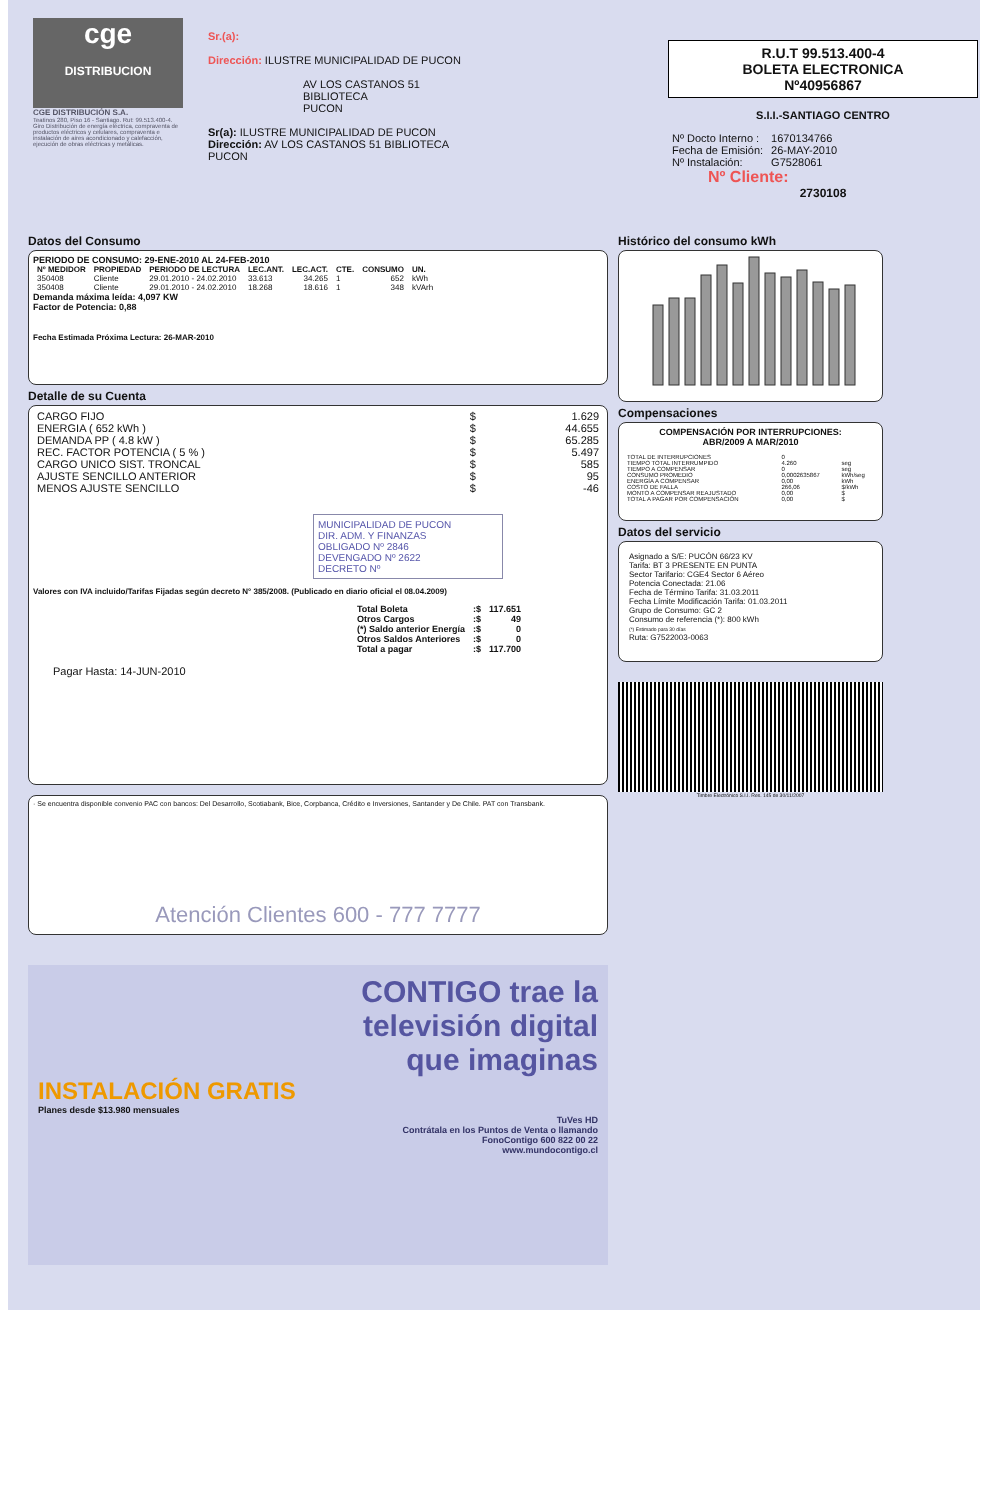cge
DISTRIBUCION
CGE DISTRIBUCIÓN S.A.
Teatinos 280, Piso 16 - Santiago. Rut: 99.513.400-4. Giro Distribución de energía eléctrica, compraventa de productos eléctricos y celulares, compraventa e instalación de aires acondicionado y calefacción, ejecución de obras eléctricas y metálicas.
Sr.(a):
Dirección: ILUSTRE MUNICIPALIDAD DE PUCON
AV LOS CASTANOS 51
BIBLIOTECA
PUCON
Sr(a): ILUSTRE MUNICIPALIDAD DE PUCON
Dirección: AV LOS CASTANOS 51 BIBLIOTECA
PUCON
R.U.T 99.513.400-4
BOLETA ELECTRONICA
Nº40956867
S.I.I.-SANTIAGO CENTRO
| Nº Docto Interno : | 1670134766 |
| Fecha de Emisión: | 26-MAY-2010 |
| Nº Instalación: | G7528061 |
Nº Cliente:
2730108
Datos del Consumo
PERIODO DE CONSUMO: 29-ENE-2010 AL 24-FEB-2010
| Nº MEDIDOR | PROPIEDAD | PERIODO DE LECTURA | LEC.ANT. | LEC.ACT. | CTE. | CONSUMO | UN. |
| --- | --- | --- | --- | --- | --- | --- | --- |
| 350408 | Cliente | 29.01.2010 - 24.02.2010 | 33.613 | 34.265 | 1 | 652 | kWh |
| 350408 | Cliente | 29.01.2010 - 24.02.2010 | 18.268 | 18.616 | 1 | 348 | kVArh |
Demanda máxima leída: 4,097 KW
Factor de Potencia: 0,88
Fecha Estimada Próxima Lectura: 26-MAR-2010
Detalle de su Cuenta
| CARGO FIJO | $ | 1.629 |
| ENERGIA ( 652 kWh ) | $ | 44.655 |
| DEMANDA PP ( 4.8 kW ) | $ | 65.285 |
| REC. FACTOR POTENCIA ( 5 % ) | $ | 5.497 |
| CARGO UNICO SIST. TRONCAL | $ | 585 |
| AJUSTE SENCILLO ANTERIOR | $ | 95 |
| MENOS AJUSTE SENCILLO | $ | -46 |
MUNICIPALIDAD DE PUCON
DIR. ADM. Y FINANZAS
OBLIGADO Nº 2846
DEVENGADO Nº 2622
DECRETO Nº
Valores con IVA incluido/Tarifas Fijadas según decreto N° 385/2008. (Publicado en diario oficial el 08.04.2009)
| Total Boleta | :$ | 117.651 |
| Otros Cargos | :$ | 49 |
| (*) Saldo anterior Energía | :$ | 0 |
| Otros Saldos Anteriores | :$ | 0 |
| Total a pagar | :$ | 117.700 |
Pagar Hasta: 14-JUN-2010
· Se encuentra disponible convenio PAC con bancos: Del Desarrollo, Scotiabank, Bice, Corpbanca, Crédito e Inversiones, Santander y De Chile. PAT con Transbank.
Atención Clientes 600 - 777 7777
Histórico del consumo kWh
Compensaciones
COMPENSACIÓN POR INTERRUPCIONES:
ABR/2009 A MAR/2010
| TOTAL DE INTERRUPCIONES | 0 | |
| TIEMPO TOTAL INTERRUMPIDO | 4.260 | seg |
| TIEMPO A COMPENSAR | 0 | seg |
| CONSUMO PROMEDIO | 0,0002635867 | kWh/seg |
| ENERGÍA A COMPENSAR | 0,00 | kWh |
| COSTO DE FALLA | 266,06 | $/kWh |
| MONTO A COMPENSAR REAJUSTADO | 0,00 | $ |
| TOTAL A PAGAR POR COMPENSACIÓN | 0,00 | $ |
Datos del servicio
Asignado a S/E: PUCÓN 66/23 KV
Tarifa: BT 3 PRESENTE EN PUNTA
Sector Tarifario: CGE4 Sector 6 Aéreo
Potencia Conectada: 21.06
Fecha de Término Tarifa: 31.03.2011
Fecha Límite Modificación Tarifa: 01.03.2011
Grupo de Consumo: GC 2
Consumo de referencia (*): 800 kWh
(*) Estimado para 30 días
Ruta: G7522003-0063
Timbre Electrónico S.I.I. Res. 145 de 30/11/2007
CONTIGO trae la
televisión digital
que imaginas
INSTALACIÓN GRATIS
Planes desde $13.980 mensuales
TuVes HD
Contrátala en los Puntos de Venta o llamando
FonoContigo 600 822 00 22
www.mundocontigo.cl